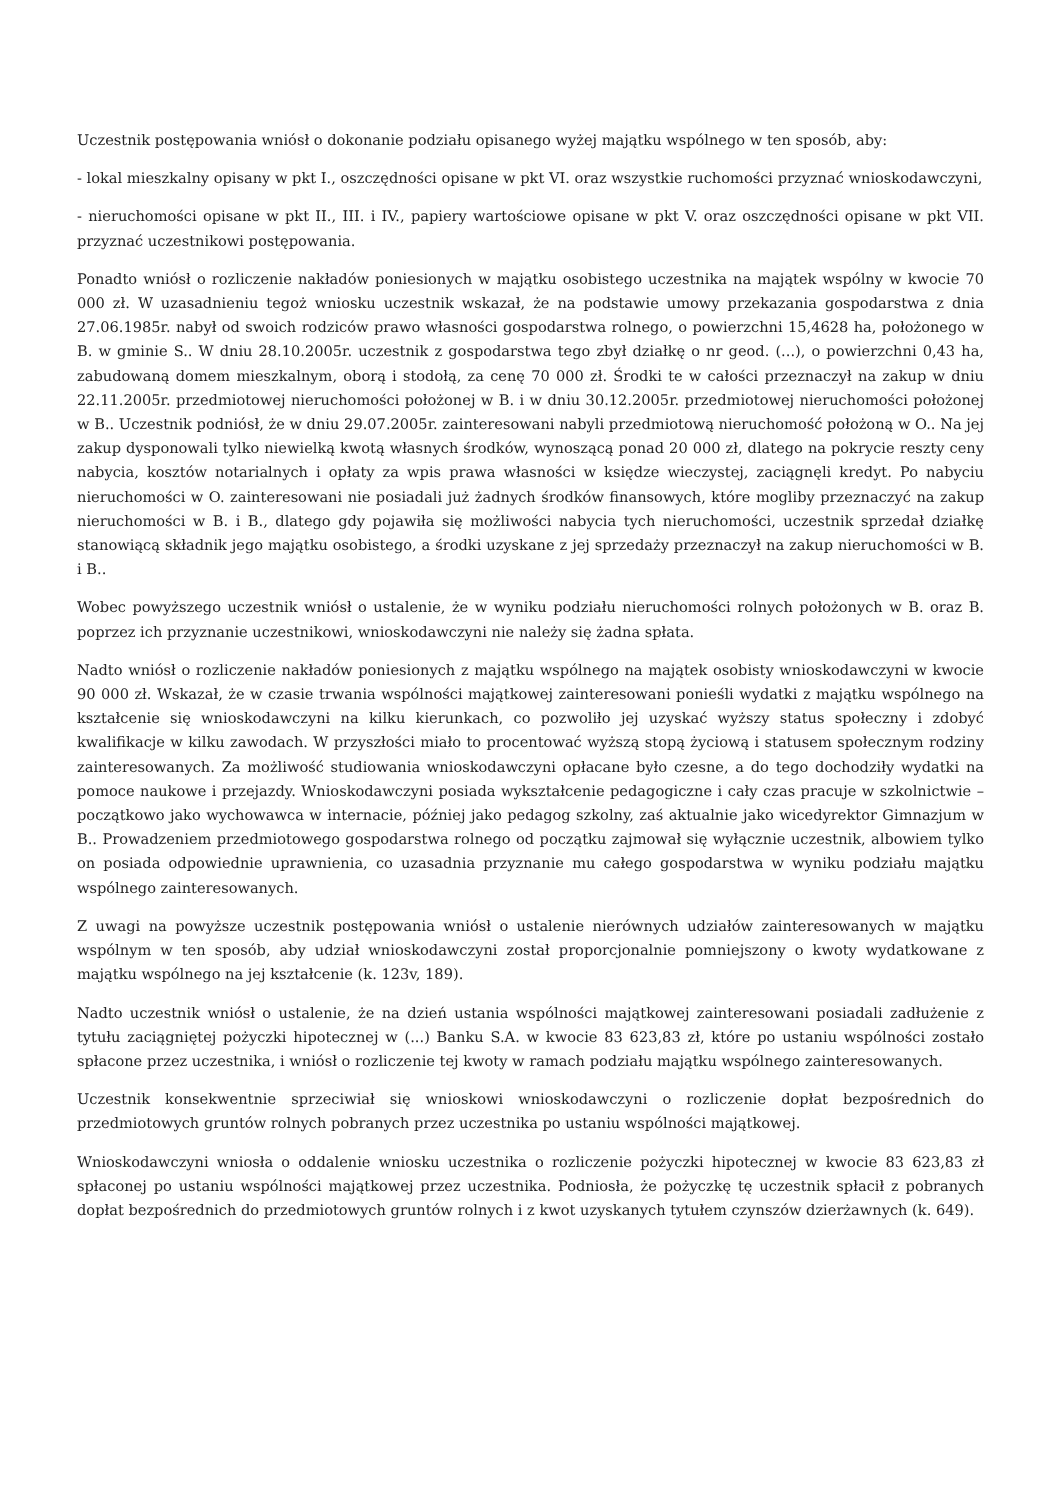Uczestnik postępowania wniósł o dokonanie podziału opisanego wyżej majątku wspólnego w ten sposób, aby:
- lokal mieszkalny opisany w pkt I., oszczędności opisane w pkt VI. oraz wszystkie ruchomości przyznać wnioskodawczyni,
- nieruchomości opisane w pkt II., III. i IV., papiery wartościowe opisane w pkt V. oraz oszczędności opisane w pkt VII. przyznać uczestnikowi postępowania.
Ponadto wniósł o rozliczenie nakładów poniesionych w majątku osobistego uczestnika na majątek wspólny w kwocie 70 000 zł. W uzasadnieniu tegoż wniosku uczestnik wskazał, że na podstawie umowy przekazania gospodarstwa z dnia 27.06.1985r. nabył od swoich rodziców prawo własności gospodarstwa rolnego, o powierzchni 15,4628 ha, położonego w B. w gminie S.. W dniu 28.10.2005r. uczestnik z gospodarstwa tego zbył działkę o nr geod. (...), o powierzchni 0,43 ha, zabudowaną domem mieszkalnym, oborą i stodołą, za cenę 70 000 zł. Środki te w całości przeznaczył na zakup w dniu 22.11.2005r. przedmiotowej nieruchomości położonej w B. i w dniu 30.12.2005r. przedmiotowej nieruchomości położonej w B.. Uczestnik podniósł, że w dniu 29.07.2005r. zainteresowani nabyli przedmiotową nieruchomość położoną w O.. Na jej zakup dysponowali tylko niewielką kwotą własnych środków, wynoszącą ponad 20 000 zł, dlatego na pokrycie reszty ceny nabycia, kosztów notarialnych i opłaty za wpis prawa własności w księdze wieczystej, zaciągnęli kredyt. Po nabyciu nieruchomości w O. zainteresowani nie posiadali już żadnych środków finansowych, które mogliby przeznaczyć na zakup nieruchomości w B. i B., dlatego gdy pojawiła się możliwości nabycia tych nieruchomości, uczestnik sprzedał działkę stanowiącą składnik jego majątku osobistego, a środki uzyskane z jej sprzedaży przeznaczył na zakup nieruchomości w B. i B..
Wobec powyższego uczestnik wniósł o ustalenie, że w wyniku podziału nieruchomości rolnych położonych w B. oraz B. poprzez ich przyznanie uczestnikowi, wnioskodawczyni nie należy się żadna spłata.
Nadto wniósł o rozliczenie nakładów poniesionych z majątku wspólnego na majątek osobisty wnioskodawczyni w kwocie 90 000 zł. Wskazał, że w czasie trwania wspólności majątkowej zainteresowani ponieśli wydatki z majątku wspólnego na kształcenie się wnioskodawczyni na kilku kierunkach, co pozwoliło jej uzyskać wyższy status społeczny i zdobyć kwalifikacje w kilku zawodach. W przyszłości miało to procentować wyższą stopą życiową i statusem społecznym rodziny zainteresowanych. Za możliwość studiowania wnioskodawczyni opłacane było czesne, a do tego dochodziły wydatki na pomoce naukowe i przejazdy. Wnioskodawczyni posiada wykształcenie pedagogiczne i cały czas pracuje w szkolnictwie – początkowo jako wychowawca w internacie, później jako pedagog szkolny, zaś aktualnie jako wicedyrektor Gimnazjum w B.. Prowadzeniem przedmiotowego gospodarstwa rolnego od początku zajmował się wyłącznie uczestnik, albowiem tylko on posiada odpowiednie uprawnienia, co uzasadnia przyznanie mu całego gospodarstwa w wyniku podziału majątku wspólnego zainteresowanych.
Z uwagi na powyższe uczestnik postępowania wniósł o ustalenie nierównych udziałów zainteresowanych w majątku wspólnym w ten sposób, aby udział wnioskodawczyni został proporcjonalnie pomniejszony o kwoty wydatkowane z majątku wspólnego na jej kształcenie (k. 123v, 189).
Nadto uczestnik wniósł o ustalenie, że na dzień ustania wspólności majątkowej zainteresowani posiadali zadłużenie z tytułu zaciągniętej pożyczki hipotecznej w (...) Banku S.A. w kwocie 83 623,83 zł, które po ustaniu wspólności zostało spłacone przez uczestnika, i wniósł o rozliczenie tej kwoty w ramach podziału majątku wspólnego zainteresowanych.
Uczestnik konsekwentnie sprzeciwiał się wnioskowi wnioskodawczyni o rozliczenie dopłat bezpośrednich do przedmiotowych gruntów rolnych pobranych przez uczestnika po ustaniu wspólności majątkowej.
Wnioskodawczyni wniosła o oddalenie wniosku uczestnika o rozliczenie pożyczki hipotecznej w kwocie 83 623,83 zł spłaconej po ustaniu wspólności majątkowej przez uczestnika. Podniosła, że pożyczkę tę uczestnik spłacił z pobranych dopłat bezpośrednich do przedmiotowych gruntów rolnych i z kwot uzyskanych tytułem czynszów dzierżawnych (k. 649).